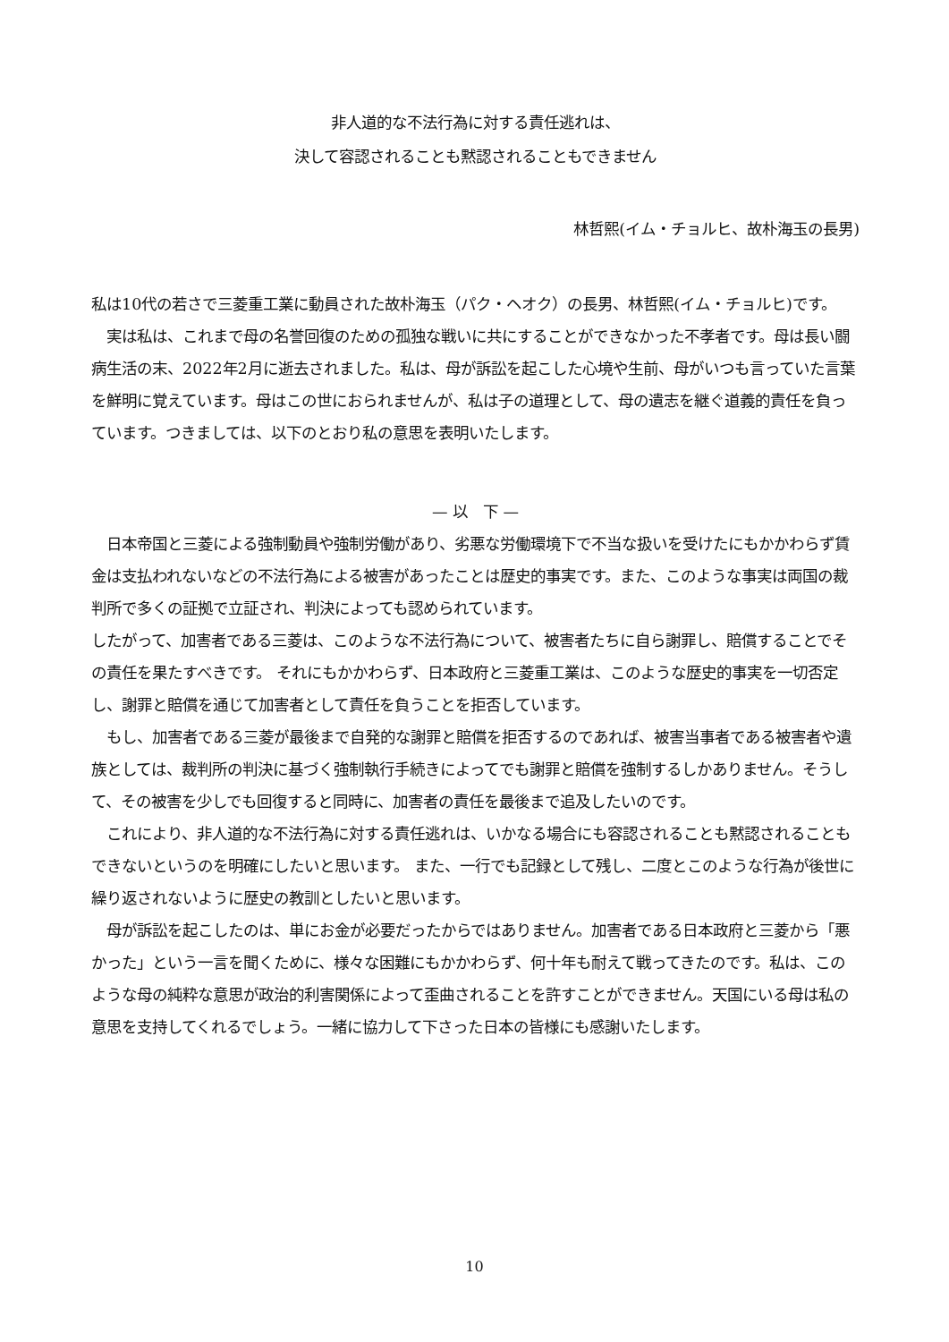非人道的な不法行為に対する責任逃れは、
決して容認されることも黙認されることもできません
林哲熙(イム・チョルヒ、故朴海玉の長男)
私は10代の若さで三菱重工業に動員された故朴海玉（パク・ヘオク）の長男、林哲熙(イム・チョルヒ)です。
　実は私は、これまで母の名誉回復のための孤独な戦いに共にすることができなかった不孝者です。母は長い闘病生活の末、2022年2月に逝去されました。私は、母が訴訟を起こした心境や生前、母がいつも言っていた言葉を鮮明に覚えています。母はこの世におられませんが、私は子の道理として、母の遺志を継ぐ道義的責任を負っています。つきましては、以下のとおり私の意思を表明いたします。
— 以　下 —
　日本帝国と三菱による強制動員や強制労働があり、劣悪な労働環境下で不当な扱いを受けたにもかかわらず賃金は支払われないなどの不法行為による被害があったことは歴史的事実です。また、このような事実は両国の裁判所で多くの証拠で立証され、判決によっても認められています。
したがって、加害者である三菱は、このような不法行為について、被害者たちに自ら謝罪し、賠償することでその責任を果たすべきです。 それにもかかわらず、日本政府と三菱重工業は、このような歴史的事実を一切否定し、謝罪と賠償を通じて加害者として責任を負うことを拒否しています。
　もし、加害者である三菱が最後まで自発的な謝罪と賠償を拒否するのであれば、被害当事者である被害者や遺族としては、裁判所の判決に基づく強制執行手続きによってでも謝罪と賠償を強制するしかありません。そうして、その被害を少しでも回復すると同時に、加害者の責任を最後まで追及したいのです。
　これにより、非人道的な不法行為に対する責任逃れは、いかなる場合にも容認されることも黙認されることもできないというのを明確にしたいと思います。 また、一行でも記録として残し、二度とこのような行為が後世に繰り返されないように歴史の教訓としたいと思います。
　母が訴訟を起こしたのは、単にお金が必要だったからではありません。加害者である日本政府と三菱から「悪かった」という一言を聞くために、様々な困難にもかかわらず、何十年も耐えて戦ってきたのです。私は、このような母の純粋な意思が政治的利害関係によって歪曲されることを許すことができません。天国にいる母は私の意思を支持してくれるでしょう。一緒に協力して下さった日本の皆様にも感謝いたします。
10